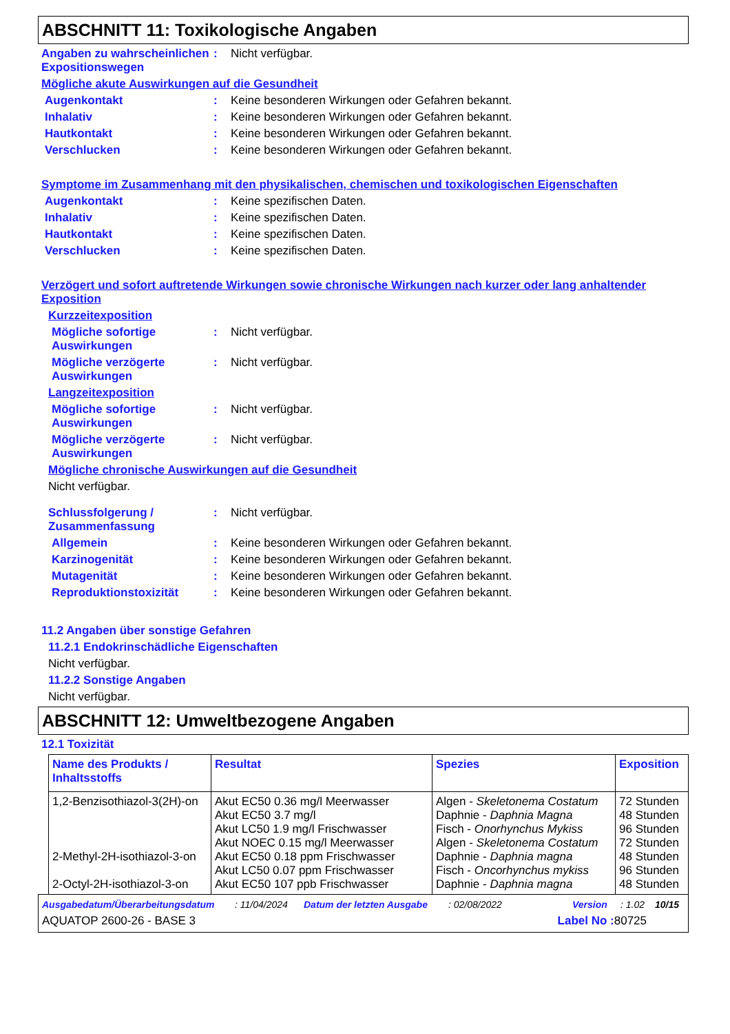ABSCHNITT 11: Toxikologische Angaben
Angaben zu wahrscheinlichen Expositionswegen
: Nicht verfügbar.
Mögliche akute Auswirkungen auf die Gesundheit
Augenkontakt : Keine besonderen Wirkungen oder Gefahren bekannt.
Inhalativ : Keine besonderen Wirkungen oder Gefahren bekannt.
Hautkontakt : Keine besonderen Wirkungen oder Gefahren bekannt.
Verschlucken : Keine besonderen Wirkungen oder Gefahren bekannt.
Symptome im Zusammenhang mit den physikalischen, chemischen und toxikologischen Eigenschaften
Augenkontakt : Keine spezifischen Daten.
Inhalativ : Keine spezifischen Daten.
Hautkontakt : Keine spezifischen Daten.
Verschlucken : Keine spezifischen Daten.
Verzögert und sofort auftretende Wirkungen sowie chronische Wirkungen nach kurzer oder lang anhaltender Exposition
Kurzzeitexposition
Mögliche sofortige Auswirkungen
: Nicht verfügbar.
Mögliche verzögerte Auswirkungen
: Nicht verfügbar.
Langzeitexposition
Mögliche sofortige Auswirkungen
: Nicht verfügbar.
Mögliche verzögerte Auswirkungen
: Nicht verfügbar.
Mögliche chronische Auswirkungen auf die Gesundheit
Nicht verfügbar.
Schlussfolgerung / Zusammenfassung
: Nicht verfügbar.
Allgemein : Keine besonderen Wirkungen oder Gefahren bekannt.
Karzinogenität : Keine besonderen Wirkungen oder Gefahren bekannt.
Mutagenität : Keine besonderen Wirkungen oder Gefahren bekannt.
Reproduktionstoxizität : Keine besonderen Wirkungen oder Gefahren bekannt.
11.2 Angaben über sonstige Gefahren
11.2.1 Endokrinschädliche Eigenschaften
Nicht verfügbar.
11.2.2 Sonstige Angaben
Nicht verfügbar.
ABSCHNITT 12: Umweltbezogene Angaben
12.1 Toxizität
| Name des Produkts / Inhaltsstoffs | Resultat | Spezies | Exposition |
| --- | --- | --- | --- |
| 1,2-Benzisothiazol-3(2H)-on 2-Methyl-2H-isothiazol-3-on 2-Octyl-2H-isothiazol-3-on | Akut EC50 0.36 mg/l Meerwasser Akut EC50 3.7 mg/l Akut LC50 1.9 mg/l Frischwasser Akut NOEC 0.15 mg/l Meerwasser Akut EC50 0.18 ppm Frischwasser Akut LC50 0.07 ppm Frischwasser Akut EC50 107 ppb Frischwasser | Algen - Skeletonema Costatum Daphnie - Daphnia Magna Fisch - Onorhynchus Mykiss Algen - Skeletonema Costatum Daphnie - Daphnia magna Fisch - Oncorhynchus mykiss Daphnie - Daphnia magna | 72 Stunden 48 Stunden 96 Stunden 72 Stunden 48 Stunden 96 Stunden 48 Stunden |
Ausgabedatum/Überarbeitungsdatum: 11/04/2024 Datum der letzten Ausgabe: 02/08/2022 Version: 1.02 10/15
AQUATOP 2600-26 - BASE 3 Label No : 80725